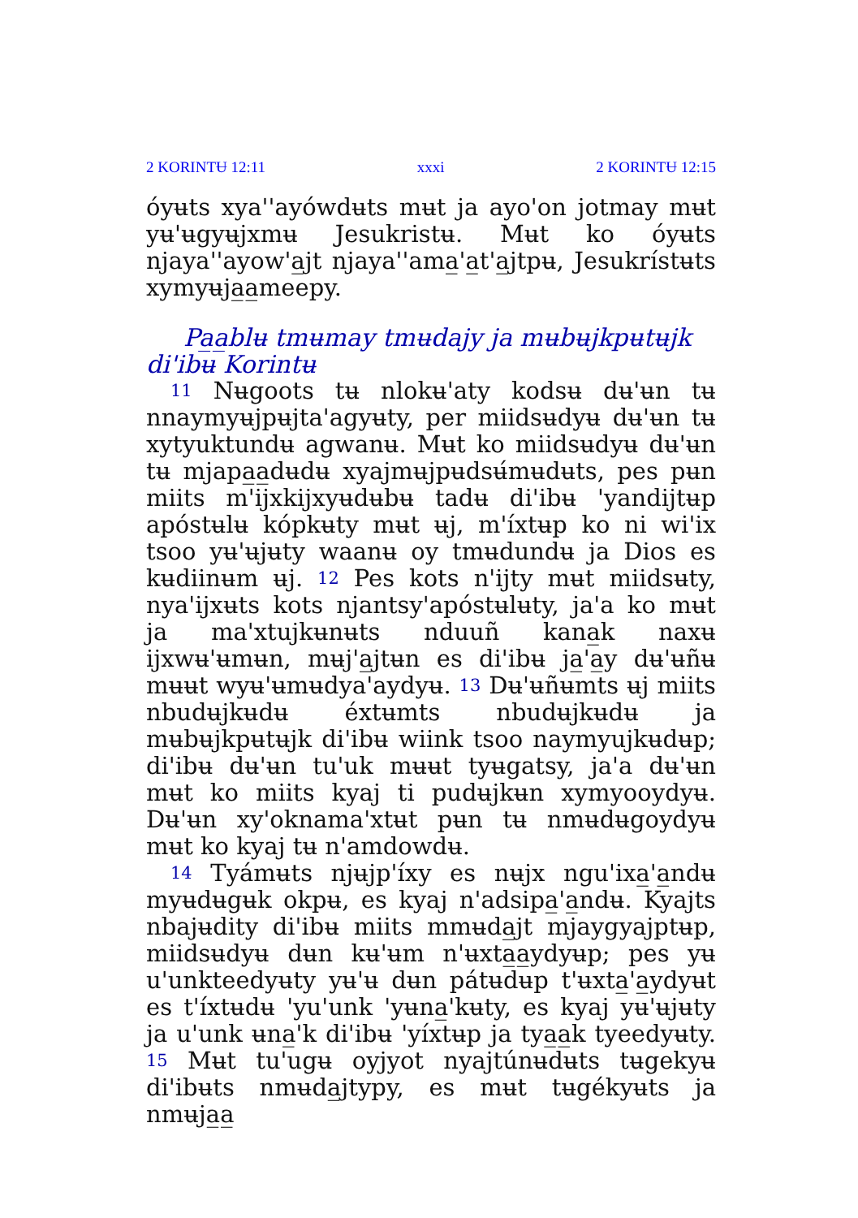2 KORINTɄ 12:11 xxxi 2 KORINTɄ 12:15
óyʉts xya''ayówdʉts mʉt ja ayo'on jotmay mʉt yʉ'ʉgyʉjxmʉ Jesukristʉ. Mʉt ko óyʉts njaya''ayow'a̲jt njaya''ama̲'a̲t'a̲jtpʉ, Jesukrístʉts xymyʉja̲a̲meepy.
Pa̲a̲blʉ tmʉmay tmʉdajy ja mʉbʉjkpʉtʉjk di'ibʉ Korintʉ
<sup>11</sup> Nʉgoots tʉ nlokʉ'aty kodsʉ dʉ'ʉn tʉ nnaymyʉjpʉjta'agyʉty, per miidsʉdyʉ dʉ'ʉn tʉ xytyuktundʉ agwanʉ. Mʉt ko miidsʉdyʉ dʉ'ʉn tʉ mjapa̲a̲dʉdʉ xyajmʉjpʉdsʉ́mʉdʉts, pes pʉn miits m'ijxkijxyʉdʉbʉ tadʉ di'ibʉ 'yandijtʉp apóstʉlʉ kópkʉty mʉt ʉj, m'íxtʉp ko ni wi'ix tsoo yʉ'ʉjʉty waanʉ oy tmʉdundʉ ja Dios es kʉdiinʉm ʉj. <sup>12</sup> Pes kots n'ijty mʉt miidsʉty, nya'ijxʉts kots njantsy'apóstʉlʉty, ja'a ko mʉt ja ma'xtujkʉnʉts nduuñ kana̲k naxʉ ijxwʉ'ʉmʉn, mʉj'a̲jtʉn es di'ibʉ ja̲'a̲y dʉ'ʉñʉ mʉʉt wyʉ'ʉmʉdya'aydyʉ. <sup>13</sup> Dʉ'ʉñʉmts ʉj miits nbudʉjkʉdʉ éxtʉmts nbudʉjkʉdʉ ja mʉbʉjkpʉtʉjk di'ibʉ wiink tsoo naymyujkʉdʉp; di'ibʉ dʉ'ʉn tu'uk mʉʉt tyʉgatsy, ja'a dʉ'ʉn mʉt ko miits kyaj ti pudʉjkʉn xymyooydyʉ. Dʉ'ʉn xy'oknama'xtʉt pʉn tʉ nmʉdʉgoydyʉ mʉt ko kyaj tʉ n'amdowdʉ.
<sup>14</sup> Tyámʉts njʉjp'íxy es nʉjx ngu'ixa̲'a̲ndʉ myʉdʉgʉk okpʉ, es kyaj n'adsipa̲'a̲ndʉ. Kyajts nbajʉdity di'ibʉ miits mmʉda̲jt mjaygyajptʉp, miidsʉdyʉ dʉn kʉ'ʉm n'ʉxta̲a̲ydyʉp; pes yʉ u'unkteedyʉty yʉ'ʉ dʉn pátʉdʉp t'ʉxta̲'a̲ydyʉt es t'íxtʉdʉ 'yu'unk 'yʉna̲'kʉty, es kyaj yʉ'ʉjʉty ja u'unk ʉna̲'k di'ibʉ 'yíxtʉp ja tya̲a̲k tyeedyʉty. <sup>15</sup> Mʉt tu'ugʉ oyjyot nyajtúnʉdʉts tʉgekyʉ di'ibʉts nmʉda̲jtypy, es mʉt tʉgékyʉts ja nmʉja̲a̲